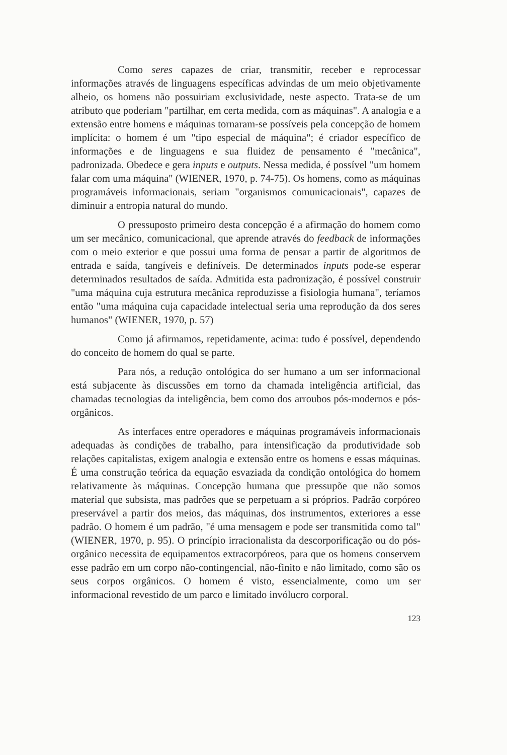Como seres capazes de criar, transmitir, receber e reprocessar informações através de linguagens específicas advindas de um meio objetivamente alheio, os homens não possuiriam exclusividade, neste aspecto. Trata-se de um atributo que poderiam "partilhar, em certa medida, com as máquinas". A analogia e a extensão entre homens e máquinas tornaram-se possíveis pela concepção de homem implícita: o homem é um "tipo especial de máquina"; é criador específico de informações e de linguagens e sua fluidez de pensamento é "mecânica", padronizada. Obedece e gera inputs e outputs. Nessa medida, é possível "um homem falar com uma máquina" (WIENER, 1970, p. 74-75). Os homens, como as máquinas programáveis informacionais, seriam "organismos comunicacionais", capazes de diminuir a entropia natural do mundo.
O pressuposto primeiro desta concepção é a afirmação do homem como um ser mecânico, comunicacional, que aprende através do feedback de informações com o meio exterior e que possui uma forma de pensar a partir de algoritmos de entrada e saída, tangíveis e definíveis. De determinados inputs pode-se esperar determinados resultados de saída. Admitida esta padronização, é possível construir "uma máquina cuja estrutura mecânica reproduzisse a fisiologia humana", teríamos então "uma máquina cuja capacidade intelectual seria uma reprodução da dos seres humanos" (WIENER, 1970, p. 57)
Como já afirmamos, repetidamente, acima: tudo é possível, dependendo do conceito de homem do qual se parte.
Para nós, a redução ontológica do ser humano a um ser informacional está subjacente às discussões em torno da chamada inteligência artificial, das chamadas tecnologias da inteligência, bem como dos arroubos pós-modernos e pós-orgânicos.
As interfaces entre operadores e máquinas programáveis informacionais adequadas às condições de trabalho, para intensificação da produtividade sob relações capitalistas, exigem analogia e extensão entre os homens e essas máquinas. É uma construção teórica da equação esvaziada da condição ontológica do homem relativamente às máquinas. Concepção humana que pressupõe que não somos material que subsista, mas padrões que se perpetuam a si próprios. Padrão corpóreo preservável a partir dos meios, das máquinas, dos instrumentos, exteriores a esse padrão. O homem é um padrão, "é uma mensagem e pode ser transmitida como tal" (WIENER, 1970, p. 95). O princípio irracionalista da descorporificação ou do pós-orgânico necessita de equipamentos extracorpóreos, para que os homens conservem esse padrão em um corpo não-contingencial, não-finito e não limitado, como são os seus corpos orgânicos. O homem é visto, essencialmente, como um ser informacional revestido de um parco e limitado invólucro corporal.
123